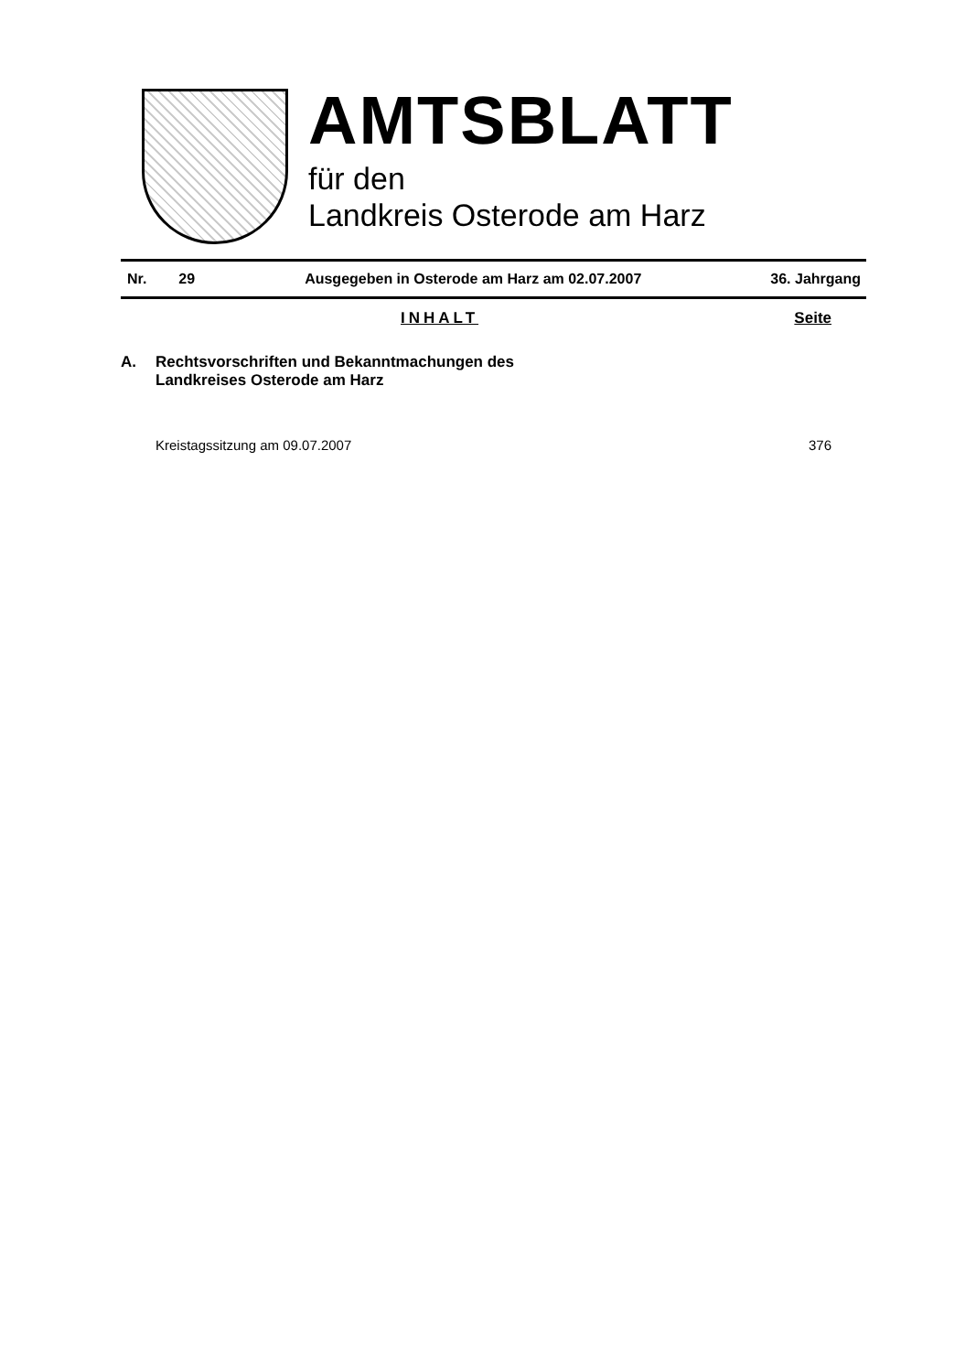AMTSBLATT
für den
Landkreis Osterode am Harz
Nr. 29 Ausgegeben in Osterode am Harz am 02.07.2007 36. Jahrgang
INHALT Seite
A. Rechtsvorschriften und Bekanntmachungen des
Landkreises Osterode am Harz
Kreistagssitzung am 09.07.2007 376